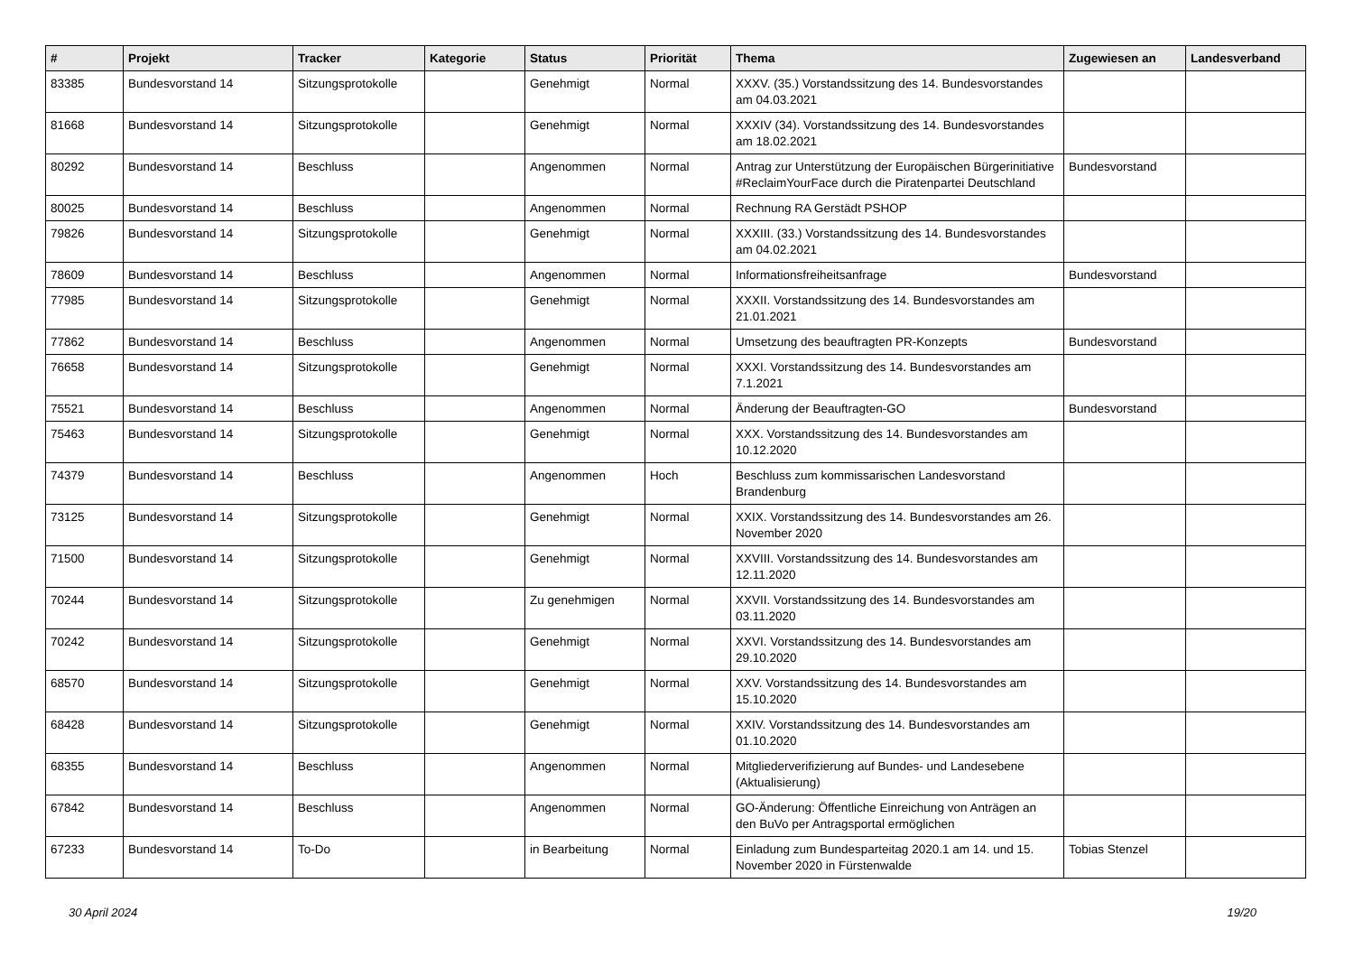| # | Projekt | Tracker | Kategorie | Status | Priorität | Thema | Zugewiesen an | Landesverband |
| --- | --- | --- | --- | --- | --- | --- | --- | --- |
| 83385 | Bundesvorstand 14 | Sitzungsprotokolle | | Genehmigt | Normal | XXXV. (35.) Vorstandssitzung des 14. Bundesvorstandes am 04.03.2021 | | |
| 81668 | Bundesvorstand 14 | Sitzungsprotokolle | | Genehmigt | Normal | XXXIV (34). Vorstandssitzung des 14. Bundesvorstandes am 18.02.2021 | | |
| 80292 | Bundesvorstand 14 | Beschluss | | Angenommen | Normal | Antrag zur Unterstützung der Europäischen Bürgerinitiative #ReclaimYourFace durch die Piratenpartei Deutschland | Bundesvorstand | |
| 80025 | Bundesvorstand 14 | Beschluss | | Angenommen | Normal | Rechnung RA Gerstädt PSHOP | | |
| 79826 | Bundesvorstand 14 | Sitzungsprotokolle | | Genehmigt | Normal | XXXIII. (33.) Vorstandssitzung des 14. Bundesvorstandes am 04.02.2021 | | |
| 78609 | Bundesvorstand 14 | Beschluss | | Angenommen | Normal | Informationsfreiheitsanfrage | Bundesvorstand | |
| 77985 | Bundesvorstand 14 | Sitzungsprotokolle | | Genehmigt | Normal | XXXII. Vorstandssitzung des 14. Bundesvorstandes am 21.01.2021 | | |
| 77862 | Bundesvorstand 14 | Beschluss | | Angenommen | Normal | Umsetzung des beauftragten PR-Konzepts | Bundesvorstand | |
| 76658 | Bundesvorstand 14 | Sitzungsprotokolle | | Genehmigt | Normal | XXXI. Vorstandssitzung des 14. Bundesvorstandes am 7.1.2021 | | |
| 75521 | Bundesvorstand 14 | Beschluss | | Angenommen | Normal | Änderung der Beauftragten-GO | Bundesvorstand | |
| 75463 | Bundesvorstand 14 | Sitzungsprotokolle | | Genehmigt | Normal | XXX. Vorstandssitzung des 14. Bundesvorstandes am 10.12.2020 | | |
| 74379 | Bundesvorstand 14 | Beschluss | | Angenommen | Hoch | Beschluss zum kommissarischen Landesvorstand Brandenburg | | |
| 73125 | Bundesvorstand 14 | Sitzungsprotokolle | | Genehmigt | Normal | XXIX. Vorstandssitzung des 14. Bundesvorstandes am 26. November 2020 | | |
| 71500 | Bundesvorstand 14 | Sitzungsprotokolle | | Genehmigt | Normal | XXVIII. Vorstandssitzung des 14. Bundesvorstandes am 12.11.2020 | | |
| 70244 | Bundesvorstand 14 | Sitzungsprotokolle | | Zu genehmigen | Normal | XXVII. Vorstandssitzung des 14. Bundesvorstandes am 03.11.2020 | | |
| 70242 | Bundesvorstand 14 | Sitzungsprotokolle | | Genehmigt | Normal | XXVI. Vorstandssitzung des 14. Bundesvorstandes am 29.10.2020 | | |
| 68570 | Bundesvorstand 14 | Sitzungsprotokolle | | Genehmigt | Normal | XXV. Vorstandssitzung des 14. Bundesvorstandes am 15.10.2020 | | |
| 68428 | Bundesvorstand 14 | Sitzungsprotokolle | | Genehmigt | Normal | XXIV. Vorstandssitzung des 14. Bundesvorstandes am 01.10.2020 | | |
| 68355 | Bundesvorstand 14 | Beschluss | | Angenommen | Normal | Mitgliederverifizierung auf Bundes- und Landesebene (Aktualisierung) | | |
| 67842 | Bundesvorstand 14 | Beschluss | | Angenommen | Normal | GO-Änderung: Öffentliche Einreichung von Anträgen an den BuVo per Antragsportal ermöglichen | | |
| 67233 | Bundesvorstand 14 | To-Do | | in Bearbeitung | Normal | Einladung zum Bundesparteitag 2020.1 am 14. und 15. November 2020 in Fürstenwalde | Tobias Stenzel | |
30 April 2024 19/20